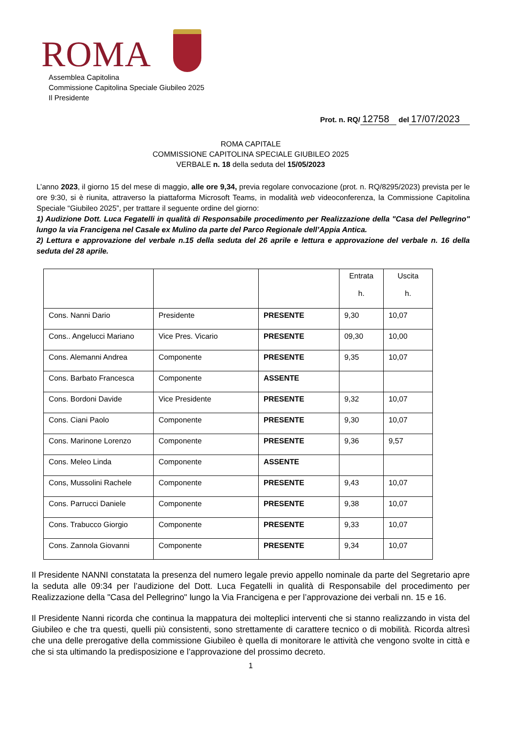ROMA
Assemblea Capitolina
Commissione Capitolina Speciale Giubileo 2025
Il Presidente
Prot. n. RQ/ 12758 del 17/07/2023
ROMA CAPITALE
COMMISSIONE CAPITOLINA SPECIALE GIUBILEO 2025
VERBALE n. 18 della seduta del 15/05/2023
L’anno 2023, il giorno 15 del mese di maggio, alle ore 9,34, previa regolare convocazione (prot. n. RQ/8295/2023) prevista per le ore 9:30, si è riunita, attraverso la piattaforma Microsoft Teams, in modalità web videoconferenza, la Commissione Capitolina Speciale “Giubileo 2025”, per trattare il seguente ordine del giorno:
1) Audizione Dott. Luca Fegatelli in qualità di Responsabile procedimento per Realizzazione della "Casa del Pellegrino" lungo la via Francigena nel Casale ex Mulino da parte del Parco Regionale dell’Appia Antica.
2) Lettura e approvazione del verbale n.15 della seduta del 26 aprile e lettura e approvazione del verbale n. 16 della seduta del 28 aprile.
| | | | Entrata h. | Uscita h. |
| Cons. Nanni Dario | Presidente | PRESENTE | 9,30 | 10,07 |
| Cons.. Angelucci Mariano | Vice Pres. Vicario | PRESENTE | 09,30 | 10,00 |
| Cons. Alemanni Andrea | Componente | PRESENTE | 9,35 | 10,07 |
| Cons. Barbato Francesca | Componente | ASSENTE | | |
| Cons. Bordoni Davide | Vice Presidente | PRESENTE | 9,32 | 10,07 |
| Cons. Ciani Paolo | Componente | PRESENTE | 9,30 | 10,07 |
| Cons. Marinone Lorenzo | Componente | PRESENTE | 9,36 | 9,57 |
| Cons. Meleo Linda | Componente | ASSENTE | | |
| Cons, Mussolini Rachele | Componente | PRESENTE | 9,43 | 10,07 |
| Cons. Parrucci Daniele | Componente | PRESENTE | 9,38 | 10,07 |
| Cons. Trabucco Giorgio | Componente | PRESENTE | 9,33 | 10,07 |
| Cons. Zannola Giovanni | Componente | PRESENTE | 9,34 | 10,07 |
Il Presidente NANNI constatata la presenza del numero legale previo appello nominale da parte del Segretario apre la seduta alle 09:34 per l’audizione del Dott. Luca Fegatelli in qualità di Responsabile del procedimento per Realizzazione della "Casa del Pellegrino" lungo la Via Francigena e per l’approvazione dei verbali nn. 15 e 16.
Il Presidente Nanni ricorda che continua la mappatura dei molteplici interventi che si stanno realizzando in vista del Giubileo e che tra questi, quelli più consistenti, sono strettamente di carattere tecnico o di mobilità. Ricorda altresì che una delle prerogative della commissione Giubileo è quella di monitorare le attività che vengono svolte in città e che si sta ultimando la predisposizione e l’approvazione del prossimo decreto.
1